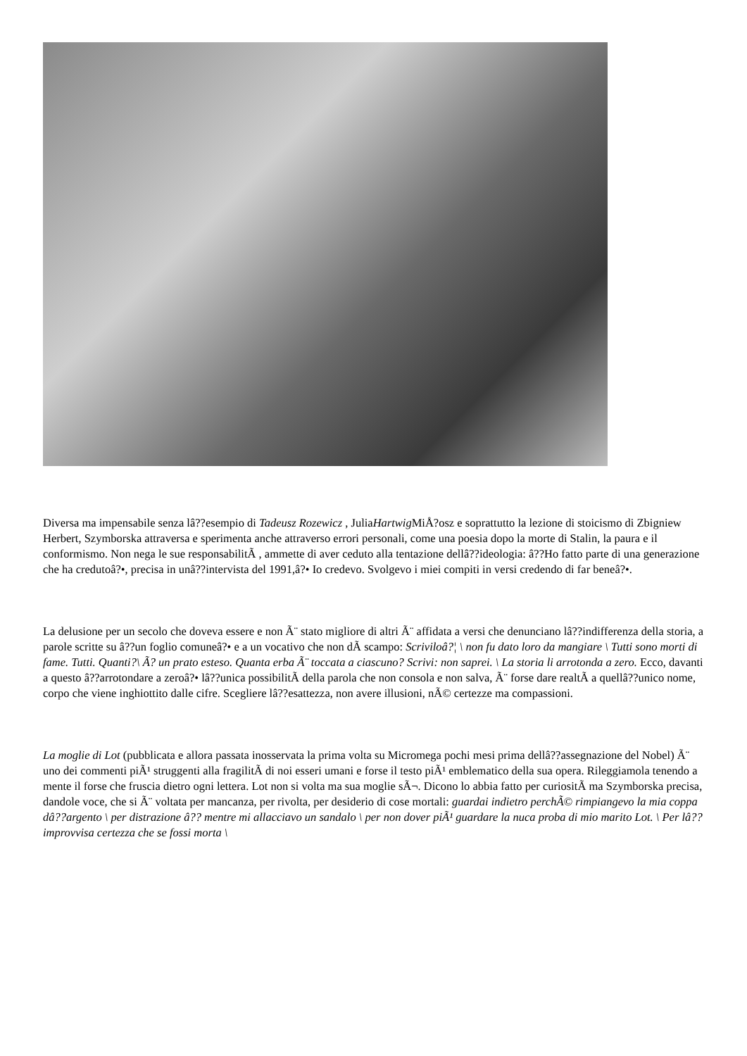Diversa ma impensabile senza lâ??esempio di Tadeusz Rozewicz , JuliaHartwig MiÅ?osz e soprattutto la lezione di stoicismo di Zbigniew Herbert, Szymborska attraversa e sperimenta anche attraverso errori personali, come una poesia dopo la morte di Stalin, la paura e il conformismo. Non nega le sue responsabilitÃ , ammette di aver ceduto alla tentazione dellâ??ideologia: â??Ho fatto parte di una generazione che ha credutoâ?•, precisa in unâ??intervista del 1991,â?• Io credevo. Svolgevo i miei compiti in versi credendo di far beneâ?•.
La delusione per un secolo che doveva essere e non Ã¨ stato migliore di altri Ã¨ affidata a versi che denunciano lâ??indifferenza della storia, a parole scritte su â??un foglio comuneâ?• e a un vocativo che non dÃ scampo: Scriviloâ?¦ \ non fu dato loro da mangiare \ Tutti sono morti di fame. Tutti. Quanti?\ Ã? un prato esteso. Quanta erba Ã¨ toccata a ciascuno? Scrivi: non saprei. \ La storia li arrotonda a zero. Ecco, davanti a questo â??arrotondare a zeroâ?• lâ??unica possibilitÃ della parola che non consola e non salva, Ã¨ forse dare realtÃ a quellâ??unico nome, corpo che viene inghiottito dalle cifre. Scegliere lâ??esattezza, non avere illusioni, nÃ© certezze ma compassioni.
La moglie di Lot (pubblicata e allora passata inosservata la prima volta su Micromega pochi mesi prima dellâ??assegnazione del Nobel) Ã¨ uno dei commenti piÃ¹ struggenti alla fragilitÃ di noi esseri umani e forse il testo piÃ¹ emblematico della sua opera. Rileggiamola tenendo a mente il forse che fruscia dietro ogni lettera. Lot non si volta ma sua moglie sÃ¬. Dicono lo abbia fatto per curiositÃ ma Szymborska precisa, dandole voce, che si Ã¨ voltata per mancanza, per rivolta, per desiderio di cose mortali: guardai indietro perchÃ© rimpiangevo la mia coppa dâ??argento \ per distrazione â?? mentre mi allacciavo un sandalo \ per non dover piÃ¹ guardare la nuca proba di mio marito Lot. \ Per lâ??improvvisa certezza che se fossi morta \